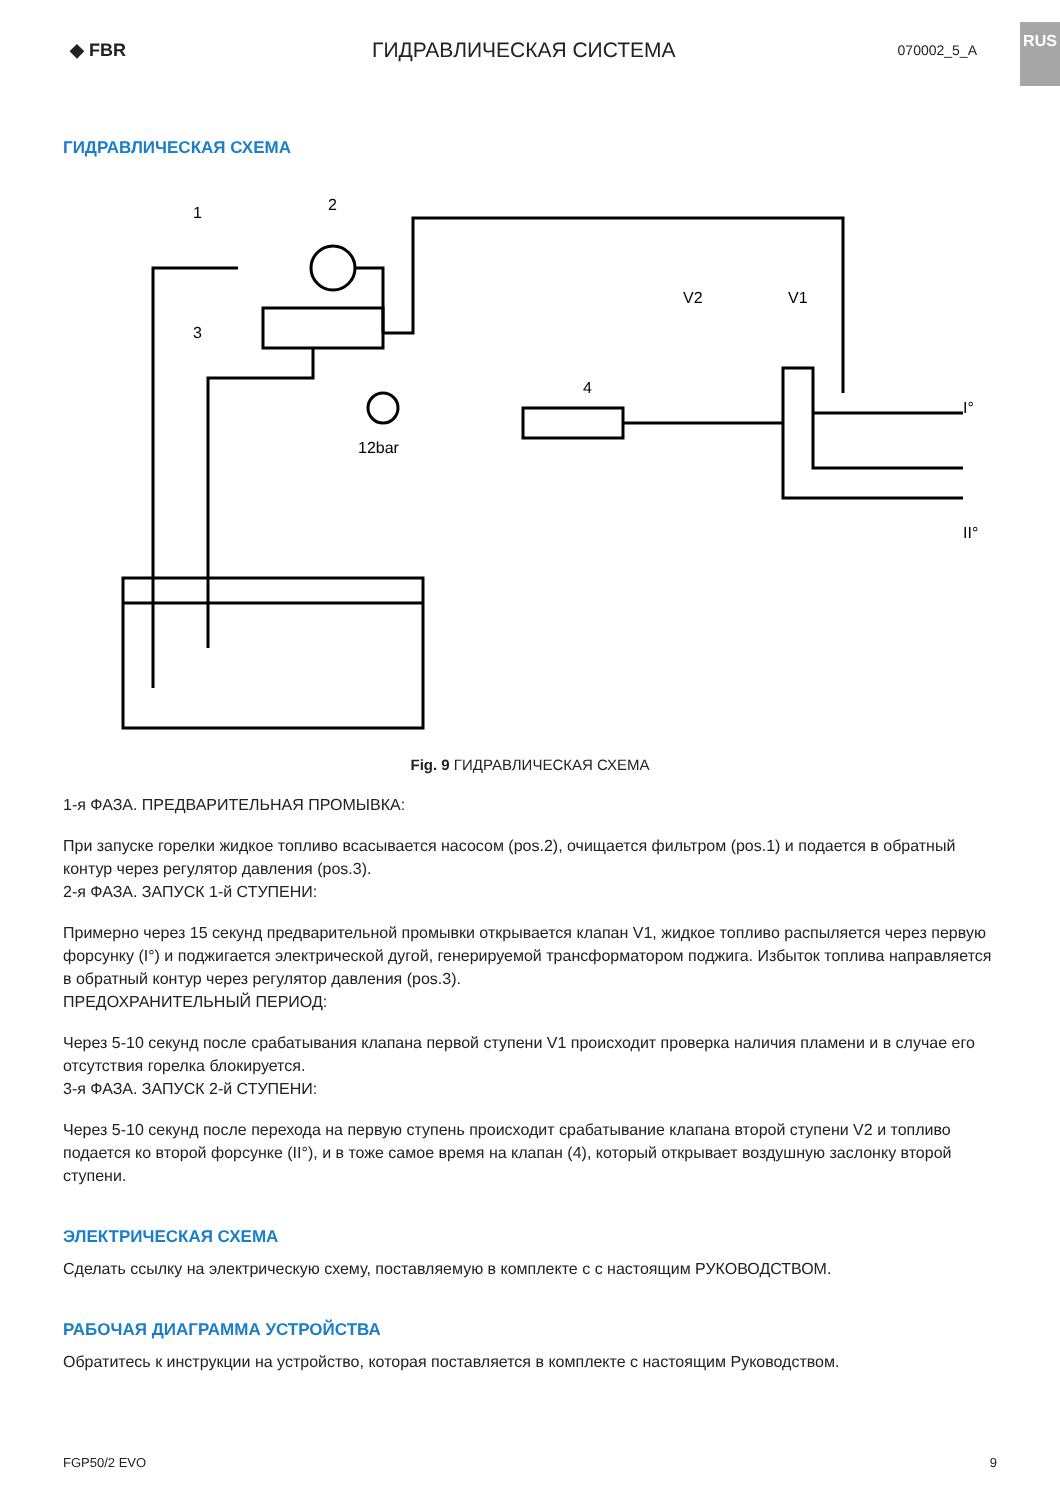◆ FBR
ГИДРАВЛИЧЕСКАЯ СИСТЕМА
070002_5_A
RUS
ГИДРАВЛИЧЕСКАЯ СХЕМА
1
2
3
4
12bar
V2
V1
I°
II°
Fig. 9 ГИДРАВЛИЧЕСКАЯ СХЕМА
1-я ФАЗА. ПРЕДВАРИТЕЛЬНАЯ ПРОМЫВКА:
При запуске горелки жидкое топливо всасывается насосом (pos.2), очищается фильтром (pos.1) и подается в обратный контур через регулятор давления (pos.3).
2-я ФАЗА. ЗАПУСК 1-й СТУПЕНИ:
Примерно через 15 секунд предварительной промывки открывается клапан V1, жидкое топливо распыляется через первую форсунку (I°) и поджигается электрической дугой, генерируемой трансформатором поджига. Избыток топлива направляется в обратный контур через регулятор давления (pos.3).
ПРЕДОХРАНИТЕЛЬНЫЙ ПЕРИОД:
Через 5-10 секунд после срабатывания клапана первой ступени V1 происходит проверка наличия пламени и в случае его отсутствия горелка блокируется.
3-я ФАЗА. ЗАПУСК 2-й СТУПЕНИ:
Через 5-10 секунд после перехода на первую ступень происходит срабатывание клапана второй ступени V2 и топливо подается ко второй форсунке (II°), и в тоже самое время на клапан (4), который открывает воздушную заслонку второй ступени.
ЭЛЕКТРИЧЕСКАЯ СХЕМА
Сделать ссылку на электрическую схему, поставляемую в комплекте с с настоящим РУКОВОДСТВОМ.
РАБОЧАЯ ДИАГРАММА УСТРОЙСТВА
Обратитесь к инструкции на устройство, которая поставляется в комплекте с настоящим Руководством.
FGP50/2 EVO 9